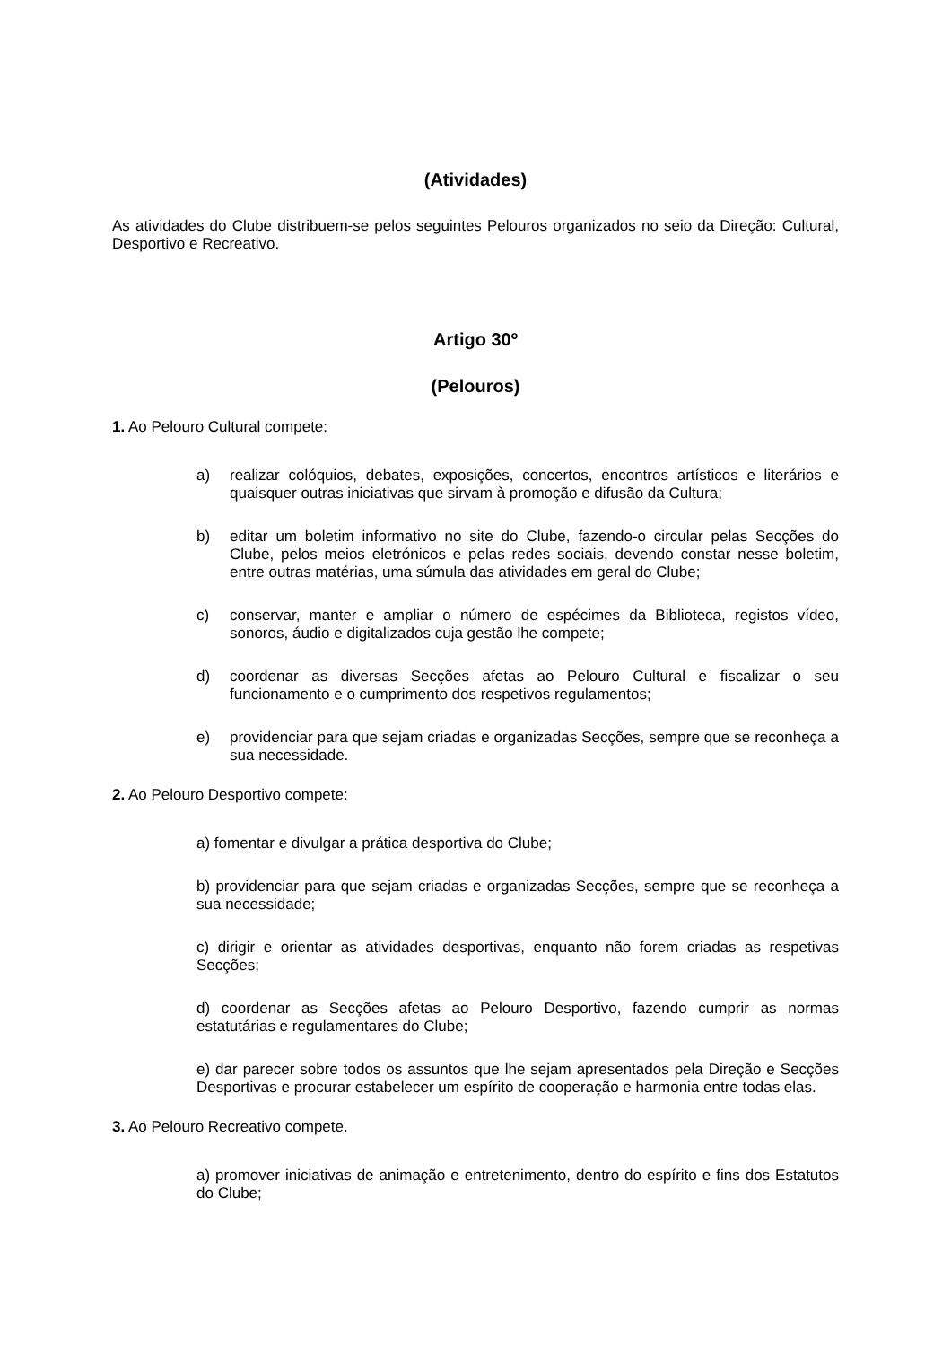(Atividades)
As atividades do Clube distribuem-se pelos seguintes Pelouros organizados no seio da Direção: Cultural, Desportivo e Recreativo.
Artigo 30º
(Pelouros)
1. Ao Pelouro Cultural compete:
a) realizar colóquios, debates, exposições, concertos, encontros artísticos e literários e quaisquer outras iniciativas que sirvam à promoção e difusão da Cultura;
b) editar um boletim informativo no site do Clube, fazendo-o circular pelas Secções do Clube, pelos meios eletrónicos e pelas redes sociais, devendo constar nesse boletim, entre outras matérias, uma súmula das atividades em geral do Clube;
c) conservar, manter e ampliar o número de espécimes da Biblioteca, registos vídeo, sonoros, áudio e digitalizados cuja gestão lhe compete;
d) coordenar as diversas Secções afetas ao Pelouro Cultural e fiscalizar o seu funcionamento e o cumprimento dos respetivos regulamentos;
e) providenciar para que sejam criadas e organizadas Secções, sempre que se reconheça a sua necessidade.
2. Ao Pelouro Desportivo compete:
a) fomentar e divulgar a prática desportiva do Clube;
b) providenciar para que sejam criadas e organizadas Secções, sempre que se reconheça a sua necessidade;
c) dirigir e orientar as atividades desportivas, enquanto não forem criadas as respetivas Secções;
d) coordenar as Secções afetas ao Pelouro Desportivo, fazendo cumprir as normas estatutárias e regulamentares do Clube;
e) dar parecer sobre todos os assuntos que lhe sejam apresentados pela Direção e Secções Desportivas e procurar estabelecer um espírito de cooperação e harmonia entre todas elas.
3. Ao Pelouro Recreativo compete.
a) promover iniciativas de animação e entretenimento, dentro do espírito e fins dos Estatutos do Clube;